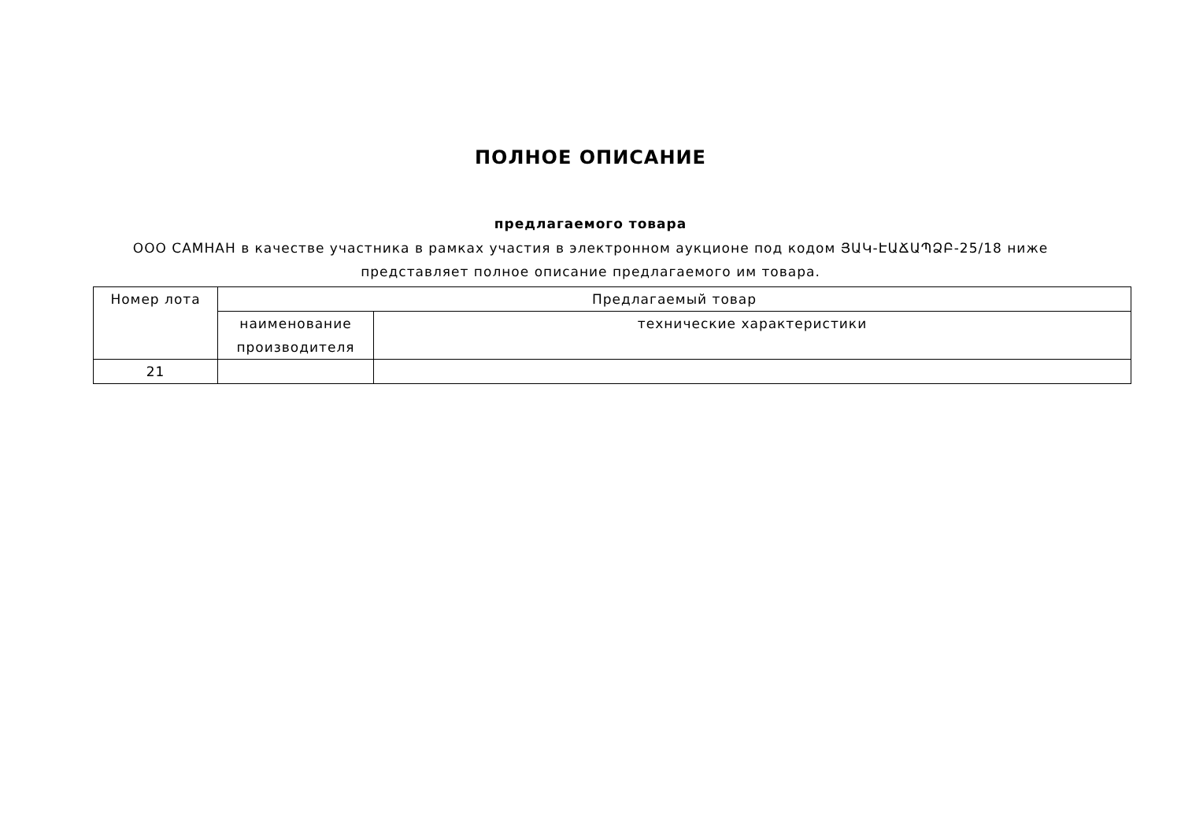ПОЛНОЕ ОПИСАНИЕ
предлагаемого товара
ООО САМНАН в качестве участника в рамках участия в электронном аукционе под кодом ՅԱԿ-ԷԱՃԱՊՁԲ-25/18 ниже
представляет полное описание предлагаемого им товара.
| Номер лота | Предлагаемый товар | |
| --- | --- | --- |
| | наименование производителя | технические характеристики |
| 21 | | |